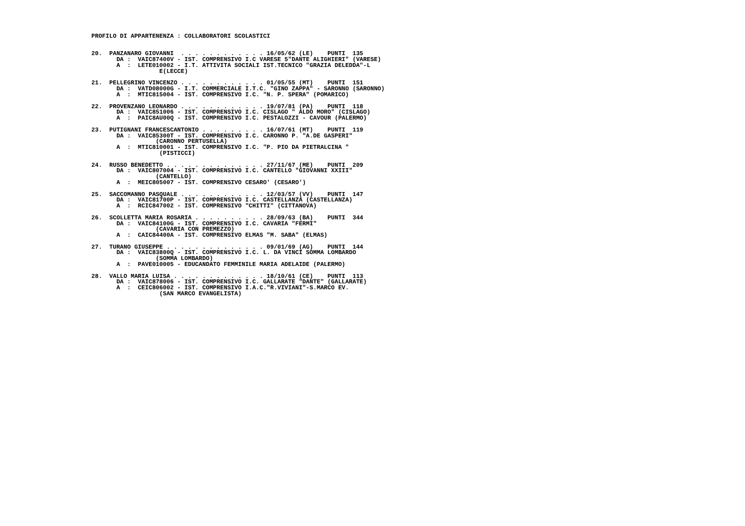PROFILO DI APPARTENENZA : COLLABORATORI SCOLASTICI


20.  PANZANARO GIOVANNI  . . . . . . . . . . . . 16/05/62 (LE)    PUNTI  135
       DA :  VAIC87400V - IST. COMPRENSIVO I.C VARESE 5"DANTE ALIGHIERI" (VARESE)
       A  :  LETE010002 - I.T. ATTIVITA SOCIALI IST.TECNICO "GRAZIA DELEDDA"-L
                   E(LECCE)

21.  PELLEGRINO VINCENZO . . . . . . . . . . . . 01/05/55 (MT)    PUNTI  151
       DA :  VATD08000G - I.T. COMMERCIALE I.T.C. "GINO ZAPPA" - SARONNO (SARONNO)
       A  :  MTIC815004 - IST. COMPRENSIVO I.C. "N. P. SPERA" (POMARICO)

22.  PROVENZANO LEONARDO . . . . . . . . . . . . 19/07/81 (PA)    PUNTI  118
       DA :  VAIC851006 - IST. COMPRENSIVO I.C. CISLAGO " ALDO MORO" (CISLAGO)
       A  :  PAIC8AU00Q - IST. COMPRENSIVO I.C. PESTALOZZI - CAVOUR (PALERMO)

23.  PUTIGNANI FRANCESCANTONIO . . . . . . . . . 16/07/61 (MT)    PUNTI  119
       DA :  VAIC85300T - IST. COMPRENSIVO I.C. CARONNO P. "A.DE GASPERI"
                  (CARONNO PERTUSELLA)
       A  :  MTIC810001 - IST. COMPRENSIVO I.C. "P. PIO DA PIETRALCINA "
                   (PISTICCI)

24.  RUSSO BENEDETTO . . . . . . . . . . . . . . 27/11/67 (ME)    PUNTI  209
       DA :  VAIC807004 - IST. COMPRENSIVO I.C. CANTELLO "GIOVANNI XXIII"
                  (CANTELLO)
       A  :  MEIC805007 - IST. COMPRENSIVO CESARO' (CESARO')

25.  SACCOMANNO PASQUALE . . . . . . . . . . . . 12/03/57 (VV)    PUNTI  147
       DA :  VAIC81700P - IST. COMPRENSIVO I.C. CASTELLANZA (CASTELLANZA)
       A  :  RCIC847002 - IST. COMPRENSIVO "CHITTI" (CITTANOVA)

26.  SCOLLETTA MARIA ROSARIA . . . . . . . . . . 28/09/63 (BA)    PUNTI  344
       DA :  VAIC84100G - IST. COMPRENSIVO I.C. CAVARIA "FERMI"
                  (CAVARIA CON PREMEZZO)
       A  :  CAIC84400A - IST. COMPRENSIVO ELMAS "M. SABA" (ELMAS)

27.  TURANO GIUSEPPE . . . . . . . . . . . . . . 09/01/69 (AG)    PUNTI  144
       DA :  VAIC83800Q - IST. COMPRENSIVO I.C. L. DA VINCI SOMMA LOMBARDO
                  (SOMMA LOMBARDO)
       A  :  PAVE010005 - EDUCANDATO FEMMINILE MARIA ADELAIDE (PALERMO)

28.  VALLO MARIA LUISA . . . . . . . . . . . . . 18/10/61 (CE)    PUNTI  113
       DA :  VAIC878006 - IST. COMPRENSIVO I.C. GALLARATE "DANTE" (GALLARATE)
       A  :  CEIC806002 - IST. COMPRENSIVO I.A.C."R.VIVIANI"-S.MARCO EV.
                   (SAN MARCO EVANGELISTA)